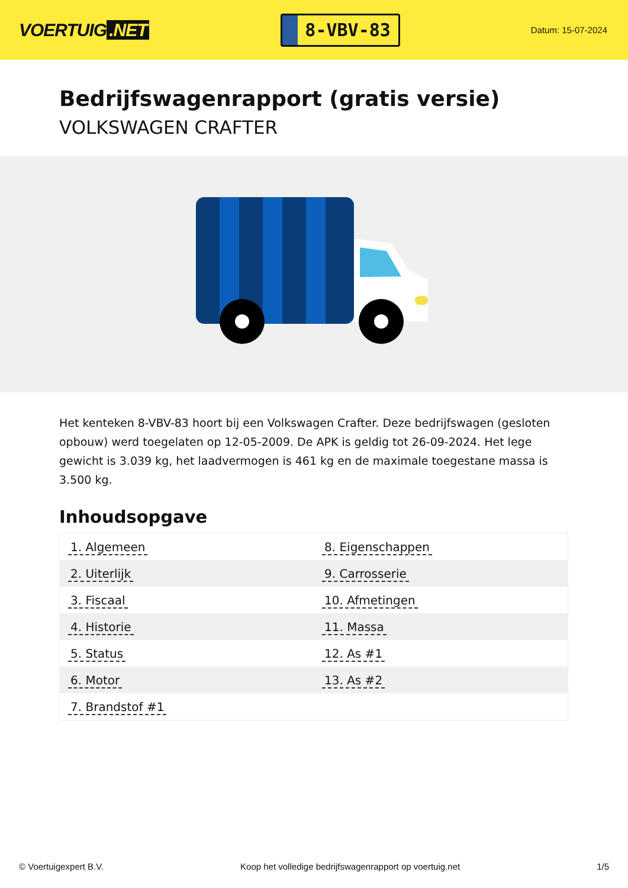VOERTUIG.NET
8-VBV-83
Datum: 15-07-2024
Bedrijfswagenrapport (gratis versie)
VOLKSWAGEN CRAFTER
Het kenteken 8-VBV-83 hoort bij een Volkswagen Crafter. Deze bedrijfswagen (gesloten opbouw) werd toegelaten op 12-05-2009. De APK is geldig tot 26-09-2024. Het lege gewicht is 3.039 kg, het laadvermogen is 461 kg en de maximale toegestane massa is 3.500 kg.
Inhoudsopgave
| 1. Algemeen | 8. Eigenschappen |
| 2. Uiterlijk | 9. Carrosserie |
| 3. Fiscaal | 10. Afmetingen |
| 4. Historie | 11. Massa |
| 5. Status | 12. As #1 |
| 6. Motor | 13. As #2 |
| 7. Brandstof #1 | |
© Voertuigexpert B.V. Koop het volledige bedrijfswagenrapport op voertuig.net 1/5